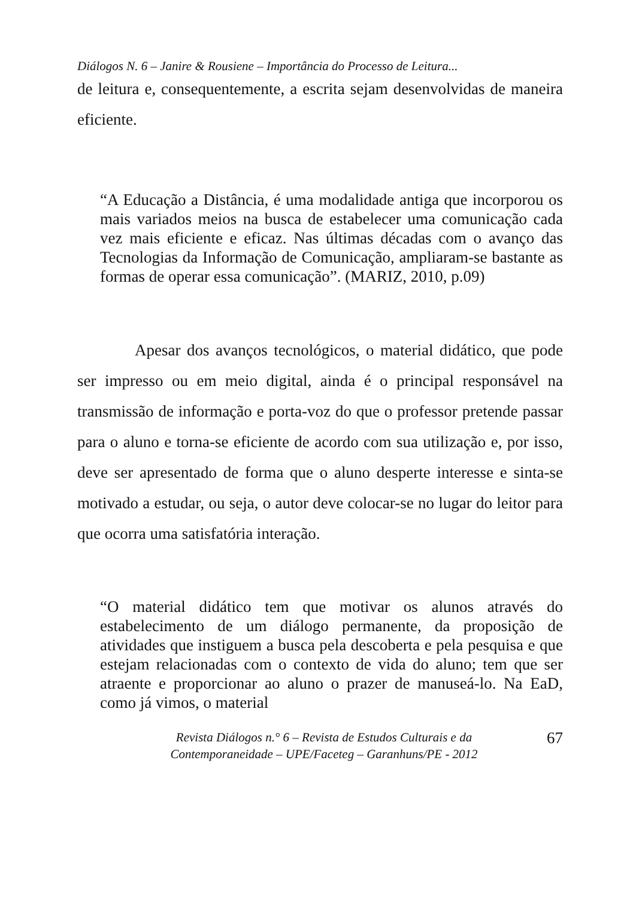Diálogos N. 6 – Janire & Rousiene – Importância do Processo de Leitura...
de leitura e, consequentemente, a escrita sejam desenvolvidas de maneira eficiente.
“A Educação a Distância, é uma modalidade antiga que incorporou os mais variados meios na busca de estabelecer uma comunicação cada vez mais eficiente e eficaz. Nas últimas décadas com o avanço das Tecnologias da Informação de Comunicação, ampliaram-se bastante as formas de operar essa comunicação”. (MARIZ, 2010, p.09)
Apesar dos avanços tecnológicos, o material didático, que pode ser impresso ou em meio digital, ainda é o principal responsável na transmissão de informação e porta-voz do que o professor pretende passar para o aluno e torna-se eficiente de acordo com sua utilização e, por isso, deve ser apresentado de forma que o aluno desperte interesse e sinta-se motivado a estudar, ou seja, o autor deve colocar-se no lugar do leitor para que ocorra uma satisfatória interação.
“O material didático tem que motivar os alunos através do estabelecimento de um diálogo permanente, da proposição de atividades que instiguem a busca pela descoberta e pela pesquisa e que estejam relacionadas com o contexto de vida do aluno; tem que ser atraente e proporcionar ao aluno o prazer de manuseá-lo. Na EaD, como já vimos, o material
Revista Diálogos n.° 6 – Revista de Estudos Culturais e da
Contemporaneidade – UPE/Faceteg – Garanhuns/PE - 2012
67